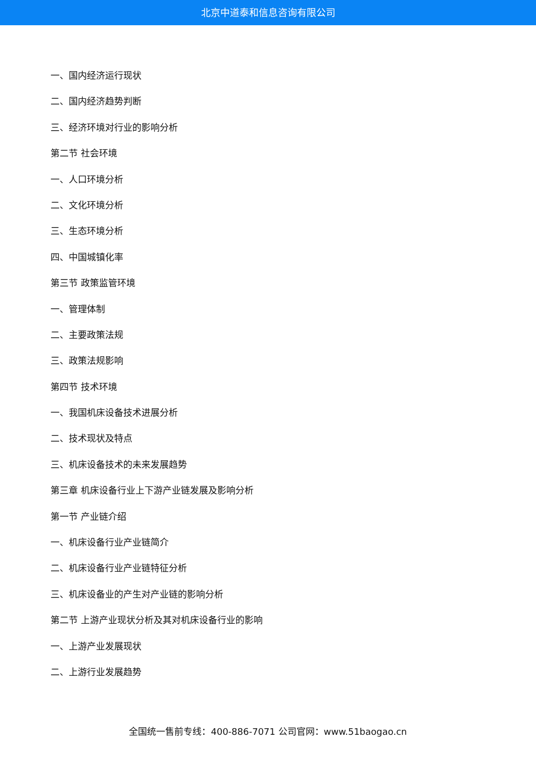北京中道泰和信息咨询有限公司
一、国内经济运行现状
二、国内经济趋势判断
三、经济环境对行业的影响分析
第二节 社会环境
一、人口环境分析
二、文化环境分析
三、生态环境分析
四、中国城镇化率
第三节 政策监管环境
一、管理体制
二、主要政策法规
三、政策法规影响
第四节 技术环境
一、我国机床设备技术进展分析
二、技术现状及特点
三、机床设备技术的未来发展趋势
第三章 机床设备行业上下游产业链发展及影响分析
第一节 产业链介绍
一、机床设备行业产业链简介
二、机床设备行业产业链特征分析
三、机床设备业的产生对产业链的影响分析
第二节 上游产业现状分析及其对机床设备行业的影响
一、上游产业发展现状
二、上游行业发展趋势
全国统一售前专线：400-886-7071 公司官网：www.51baogao.cn